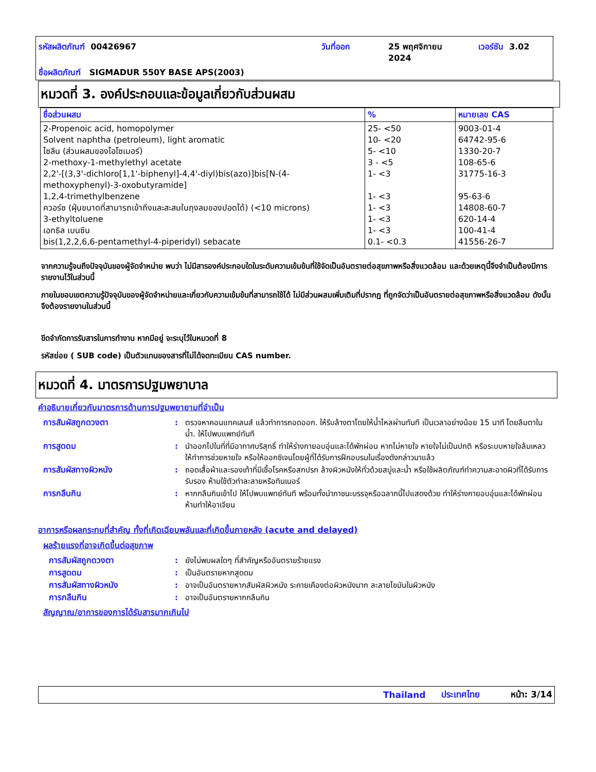รหัสผลิตภัณฑ์ 00426967 วันที่ออก
25 พฤศจิกายน
2024
เวอร์ชัน 3.02
ชื่อผลิตภัณฑ์ SIGMADUR 550Y BASE APS(2003)
หมวดที่ 3. องค์ประกอบและข้อมูลเกี่ยวกับส่วนผสม
| ชื่อส่วนผสม | % | หมายเลข CAS |
| --- | --- | --- |
| 2-Propenoic acid, homopolymer Solvent naphtha (petroleum), light aromatic ไซลีน (ส่วนผสมของไอโซเมอร์) 2-methoxy-1-methylethyl acetate 2,2'-[(3,3'-dichloro[1,1'-biphenyl]-4,4'-diyl)bis(azo)]bis[N-(4-methoxyphenyl)-3-oxobutyramide] 1,2,4-trimethylbenzene ควอร์ซ (ฝุ่นขนาดที่สามารถเข้าถึงและสะสมในถุงลมของปอดได้) (<10 microns) 3-ethyltoluene เอทธิล เบนซีน bis(1,2,2,6,6-pentamethyl-4-piperidyl) sebacate | 25- <50 10- <20 5- <10 3 - <5 1- <3 1- <3 1- <3 1- <3 1- <3 0.1- <0.3 | 9003-01-4 64742-95-6 1330-20-7 108-65-6 31775-16-3 95-63-6 14808-60-7 620-14-4 100-41-4 41556-26-7 |
จากความรู้จนถึงปัจจุบันของผู้จัดจำหน่าย พบว่า ไม่มีสารองค์ประกอบใดในระดับความเข้มข้นที่ใช้จัดเป็นอันตรายต่อสุขภาพหรือสิ่งแวดล้อม และด้วยเหตุนี้จึงจำเป็นต้องมีการรายงานไว้ในส่วนนี้
ภายในขอบเขตความรู้ปัจจุบันของผู้จัดจำหน่ายและเกี่ยวกับความเข้มข้นที่สามารถใช้ได้ ไม่มีส่วนผสมเพิ่มเติมที่ปรากฏ ที่ถูกจัดว่าเป็นอันตรายต่อสุขภาพหรือสิ่งแวดล้อม ดังนั้นจึงต้องรายงานในส่วนนี้
ขีดจำกัดการรับสารในการทำงาน หากมีอยู่ จะระบุไว้ในหมวดที่ 8
รหัสย่อย ( SUB code) เป็นตัวแทนของสารที่ไม่ได้จดทะเบียน CAS number.
หมวดที่ 4. มาตรการปฐมพยาบาล
คำอธิบายเกี่ยวกับมาตรการด้านการปฐมพยายามที่จำเป็น
การสัมผัสถูกดวงตา : ตรวจหาคอนแทคเลนส์ แล้วทำการถอดออก. ให้รีบล้างตาโดยให้น้ำไหลผ่านทันที เป็นเวลาอย่างน้อย 15 นาที โดยลืมตาในน้ำ. ให้ไปพบแพทย์ทันที
การสูดดม : นำออกไปในที่ที่มีอากาศบริสุทธิ์ ทำให้ร่างกายอบอุ่นและได้พักผ่อน หากไม่หายใจ หายใจไม่เป็นปกติ หรือระบบหายใจล้มเหลว ให้ทำการช่วยหายใจ หรือให้ออกซิเจนโดยผู้ที่ได้รับการฝึกอบรมในเรื่องดังกล่าวมาแล้ว
การสัมผัสทางผิวหนัง : ถอดเสื้อผ้าและรองเท้าที่มีเชื้อโรคหรือสกปรก ล้างผิวหนังให้ทั่วด้วยสบู่และน้ำ หรือใช้ผลิตภัณฑ์ทำความสะอาดผิวที่ได้รับการรับรอง ห้ามใช้ตัวทำละลายหรือทินเนอร์
การกลืนกิน : หากกลืนกินเข้าไป ให้ไปพบแพทย์ทันที พร้อมทั้งนำภาชนะบรรจุหรือฉลากนี้ไปแสดงด้วย ทำให้ร่างกายอบอุ่นและได้พักผ่อน ห้ามทำให้อาเจียน
อาการหรือผลกระทบที่สำคัญ ทั้งที่เกิดเฉียบพลันและที่เกิดขึ้นภายหลัง (acute and delayed)
ผลร้ายแรงที่อาจเกิดขึ้นต่อสุขภาพ
การสัมผัสถูกดวงตา : ยังไม่พบผลใดๆ ที่สำคัญหรืออันตรายร้ายแรง
การสูดดม : เป็นอันตรายหากสูดดม
การสัมผัสทางผิวหนัง : อาจเป็นอันตรายหากสัมผัสผิวหนัง ระคายเคืองต่อผิวหนังมาก ละลายไขมันในผิวหนัง
การกลืนกิน : อาจเป็นอันตรายหากกลืนกิน
สัญญาณ/อาการของการได้รับสารมากเกินไป
Thailand ประเทศไทย หน้า: 3/14